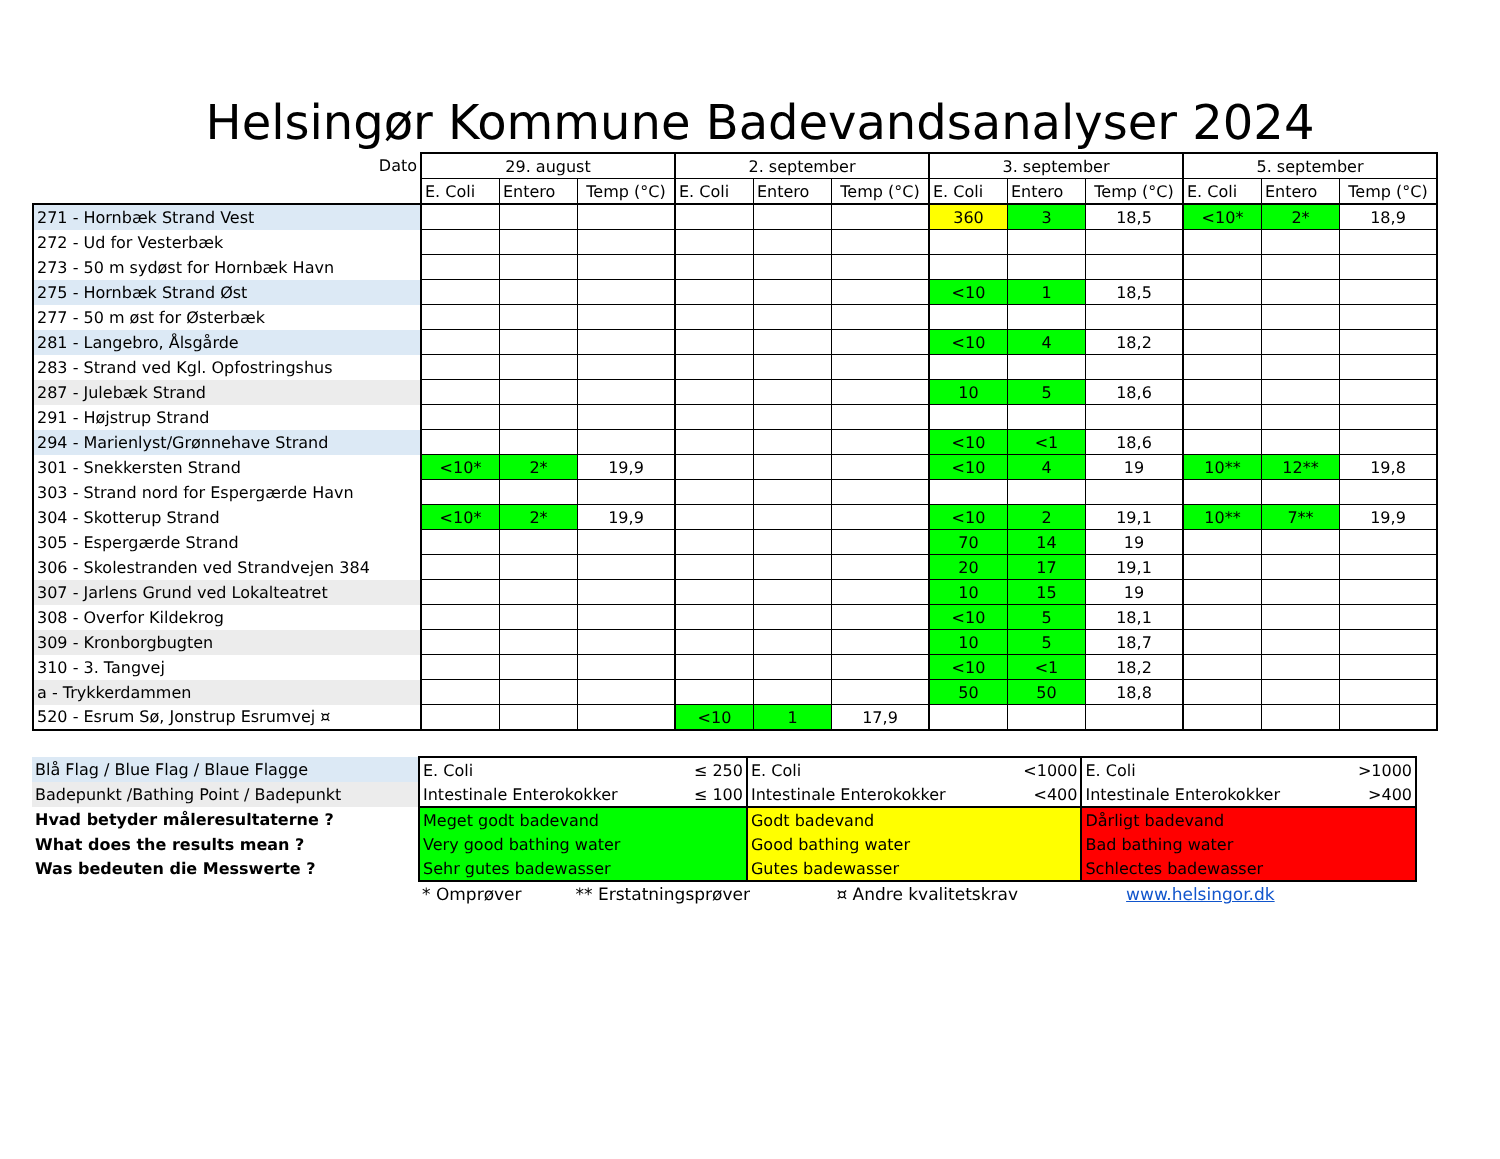Helsingør Kommune Badevandsanalyser 2024
| Dato | 29. august | | | 2. september | | | 3. september | | | 5. september | | |
| --- | --- | --- | --- | --- | --- | --- | --- | --- | --- | --- | --- | --- |
| | E. Coli | Entero | Temp (°C) | E. Coli | Entero | Temp (°C) | E. Coli | Entero | Temp (°C) | E. Coli | Entero | Temp (°C) |
| 271 - Hornbæk Strand Vest | | | | | | | 360 | 3 | 18,5 | <10* | 2* | 18,9 |
| 272 - Ud for Vesterbæk | | | | | | | | | | | | |
| 273 - 50 m sydøst for Hornbæk Havn | | | | | | | | | | | | |
| 275 - Hornbæk Strand Øst | | | | | | | <10 | 1 | 18,5 | | | |
| 277 - 50 m øst for Østerbæk | | | | | | | | | | | | |
| 281 - Langebro, Ålsgårde | | | | | | | <10 | 4 | 18,2 | | | |
| 283 - Strand ved Kgl. Opfostringshus | | | | | | | | | | | | |
| 287 - Julebæk Strand | | | | | | | 10 | 5 | 18,6 | | | |
| 291 - Højstrup Strand | | | | | | | | | | | | |
| 294 - Marienlyst/Grønnehave Strand | | | | | | | <10 | <1 | 18,6 | | | |
| 301 - Snekkersten Strand | <10* | 2* | 19,9 | | | | <10 | 4 | 19 | 10** | 12** | 19,8 |
| 303 - Strand nord for Espergærde Havn | | | | | | | | | | | | |
| 304 - Skotterup Strand | <10* | 2* | 19,9 | | | | <10 | 2 | 19,1 | 10** | 7** | 19,9 |
| 305 - Espergærde Strand | | | | | | | 70 | 14 | 19 | | | |
| 306 - Skolestranden ved Strandvejen 384 | | | | | | | 20 | 17 | 19,1 | | | |
| 307 - Jarlens Grund ved Lokalteatret | | | | | | | 10 | 15 | 19 | | | |
| 308 - Overfor Kildekrog | | | | | | | <10 | 5 | 18,1 | | | |
| 309 - Kronborgbugten | | | | | | | 10 | 5 | 18,7 | | | |
| 310 - 3. Tangvej | | | | | | | <10 | <1 | 18,2 | | | |
| a - Trykkerdammen | | | | | | | 50 | 50 | 18,8 | | | |
| 520 - Esrum Sø, Jonstrup Esrumvej ¤ | | | | <10 | 1 | 17,9 | | | | | | |
| Blå Flag / Blue Flag / Blaue Flagge | E. Coli | ≤ 250 | E. Coli | <1000 | E. Coli | >1000 |
| Badepunkt /Bathing Point / Badepunkt | Intestinale Enterokokker | ≤ 100 | Intestinale Enterokokker | <400 | Intestinale Enterokokker | >400 |
| Hvad betyder måleresultaterne ? | Meget godt badevand | | Godt badevand | | Dårligt badevand | |
| What does the results mean ? | Very good bathing water | | Good bathing water | | Bad bathing water | |
| Was bedeuten die Messwerte ? | Sehr gutes badewasser | | Gutes badewasser | | Schlectes badewasser | |
| | * Omprøver ** Erstatningsprøver ¤ Andre kvalitetskrav www.helsingor.dk | | | | | |